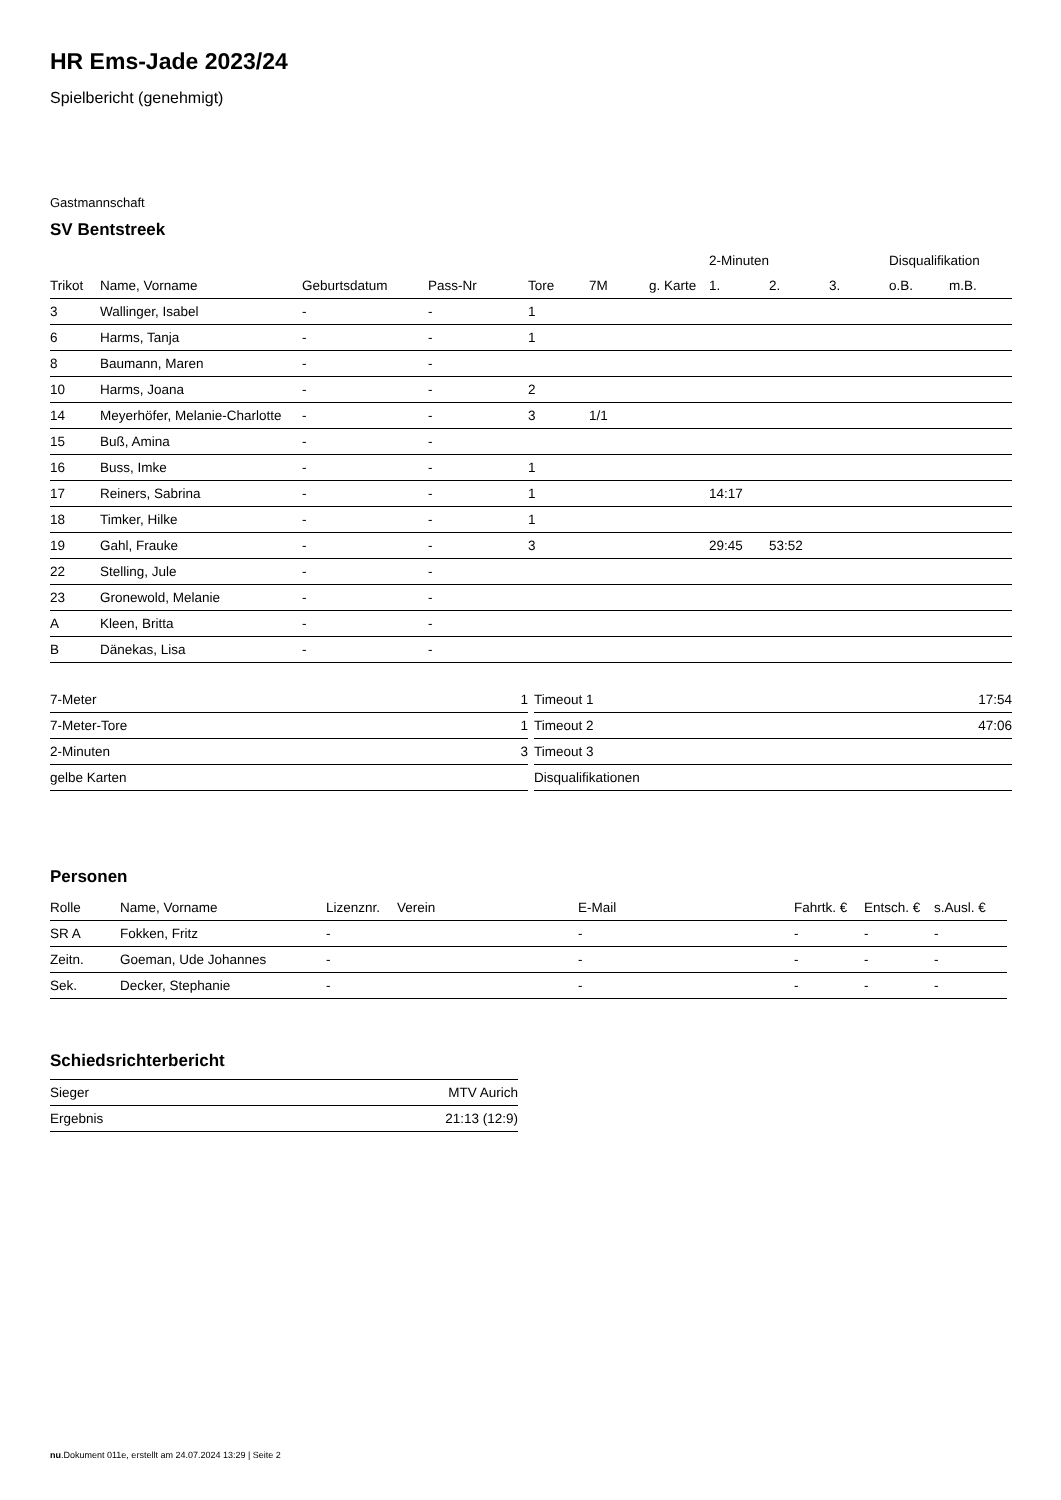HR Ems-Jade 2023/24
Spielbericht (genehmigt)
Gastmannschaft
SV Bentstreek
| | | | | | | | 2-Minuten | | | Disqualifikation | |
| --- | --- | --- | --- | --- | --- | --- | --- | --- | --- | --- | --- |
| Trikot | Name, Vorname | Geburtsdatum | Pass-Nr | Tore | 7M | g. Karte | 1. | 2. | 3. | o.B. | m.B. |
| 3 | Wallinger, Isabel | - | - | 1 | | | | | | | |
| 6 | Harms, Tanja | - | - | 1 | | | | | | | |
| 8 | Baumann, Maren | - | - | | | | | | | | |
| 10 | Harms, Joana | - | - | 2 | | | | | | | |
| 14 | Meyerhöfer, Melanie-Charlotte | - | - | 3 | 1/1 | | | | | | |
| 15 | Buß, Amina | - | - | | | | | | | | |
| 16 | Buss, Imke | - | - | 1 | | | | | | | |
| 17 | Reiners, Sabrina | - | - | 1 | | | 14:17 | | | | |
| 18 | Timker, Hilke | - | - | 1 | | | | | | | |
| 19 | Gahl, Frauke | - | - | 3 | | | 29:45 | 53:52 | | | |
| 22 | Stelling, Jule | - | - | | | | | | | | |
| 23 | Gronewold, Melanie | - | - | | | | | | | | |
| A | Kleen, Britta | - | - | | | | | | | | |
| B | Dänekas, Lisa | - | - | | | | | | | | |
| 7-Meter | 1 |
| 7-Meter-Tore | 1 |
| 2-Minuten | 3 |
| gelbe Karten | |
| Timeout 1 | 17:54 |
| Timeout 2 | 47:06 |
| Timeout 3 | |
| Disqualifikationen | |
Personen
| Rolle | Name, Vorname | Lizenznr. | Verein | E-Mail | Fahrtk. € | Entsch. € | s.Ausl. € |
| --- | --- | --- | --- | --- | --- | --- | --- |
| SR A | Fokken, Fritz | - | | - | - | - | - |
| Zeitn. | Goeman, Ude Johannes | - | | - | - | - | - |
| Sek. | Decker, Stephanie | - | | - | - | - | - |
Schiedsrichterbericht
| Sieger | MTV Aurich |
| Ergebnis | 21:13 (12:9) |
nu.Dokument 011e, erstellt am 24.07.2024 13:29 | Seite 2